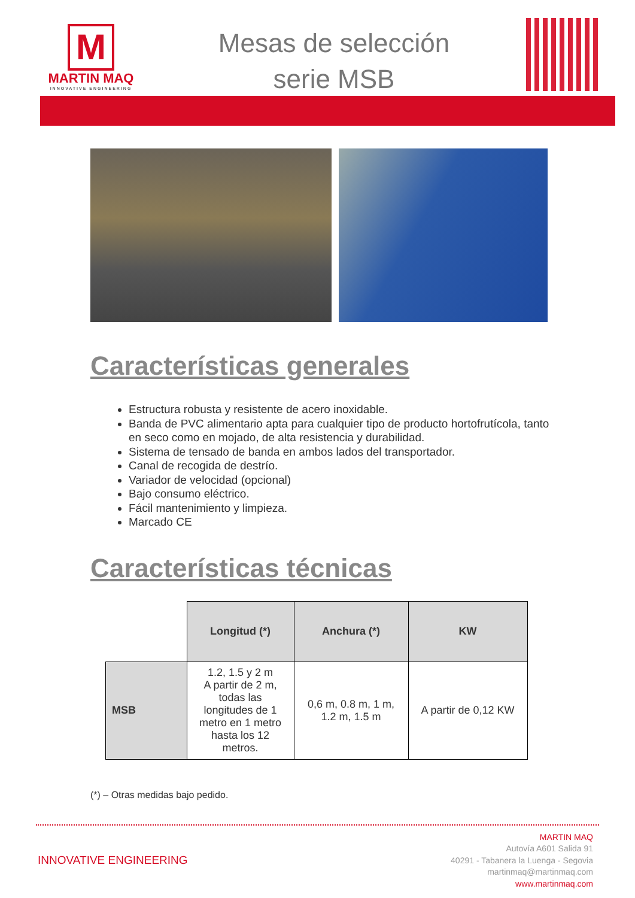M
MARTIN MAQ
INNOVATIVE ENGINEERING
Mesas de selección
serie MSB
Características generales
Estructura robusta y resistente de acero inoxidable.
Banda de PVC alimentario apta para cualquier tipo de producto hortofrutícola, tanto en seco como en mojado, de alta resistencia y durabilidad.
Sistema de tensado de banda en ambos lados del transportador.
Canal de recogida de destrío.
Variador de velocidad (opcional)
Bajo consumo eléctrico.
Fácil mantenimiento y limpieza.
Marcado CE
Características técnicas
| | Longitud (*) | Anchura (*) | KW |
| MSB | 1.2, 1.5 y 2 m A partir de 2 m, todas las longitudes de 1 metro en 1 metro hasta los 12 metros. | 0,6 m, 0.8 m, 1 m, 1.2 m, 1.5 m | A partir de 0,12 KW |
(*) – Otras medidas bajo pedido.
INNOVATIVE ENGINEERING
MARTIN MAQ
Autovía A601 Salida 91
40291 - Tabanera la Luenga - Segovia
martinmaq@martinmaq.com
www.martinmaq.com